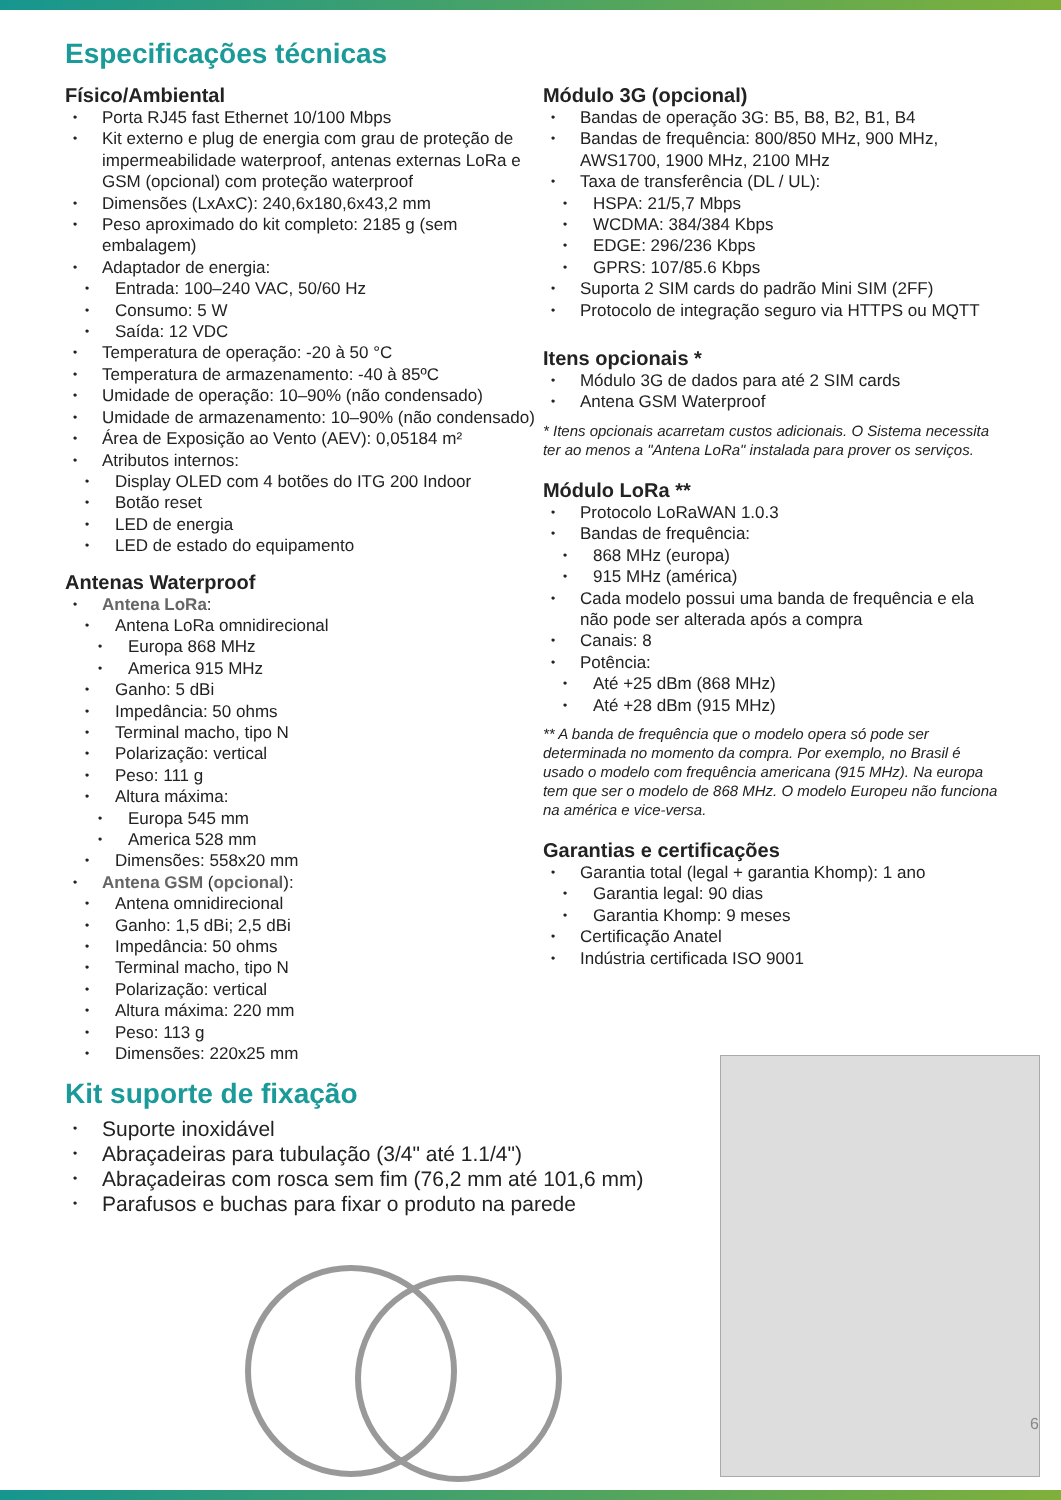Especificações técnicas
Físico/Ambiental
Porta RJ45 fast Ethernet 10/100 Mbps
Kit externo e plug de energia com grau de proteção de impermeabilidade waterproof, antenas externas LoRa e GSM (opcional) com proteção waterproof
Dimensões (LxAxC): 240,6x180,6x43,2 mm
Peso aproximado do kit completo: 2185 g (sem embalagem)
Adaptador de energia:
Entrada: 100–240 VAC, 50/60 Hz
Consumo: 5 W
Saída: 12 VDC
Temperatura de operação: -20 à 50 °C
Temperatura de armazenamento: -40 à 85ºC
Umidade de operação: 10–90% (não condensado)
Umidade de armazenamento: 10–90% (não condensado)
Área de Exposição ao Vento (AEV): 0,05184 m²
Atributos internos:
Display OLED com 4 botões do ITG 200 Indoor
Botão reset
LED de energia
LED de estado do equipamento
Antenas Waterproof
Antena LoRa:
Antena LoRa omnidirecional
Europa 868 MHz
America 915 MHz
Ganho: 5 dBi
Impedância: 50 ohms
Terminal macho, tipo N
Polarização: vertical
Peso: 111 g
Altura máxima:
Europa 545 mm
America 528 mm
Dimensões: 558x20 mm
Antena GSM (opcional):
Antena omnidirecional
Ganho: 1,5 dBi; 2,5 dBi
Impedância: 50 ohms
Terminal macho, tipo N
Polarização: vertical
Altura máxima: 220 mm
Peso: 113 g
Dimensões: 220x25 mm
Módulo 3G (opcional)
Bandas de operação 3G: B5, B8, B2, B1, B4
Bandas de frequência: 800/850 MHz, 900 MHz, AWS1700, 1900 MHz, 2100 MHz
Taxa de transferência (DL / UL):
HSPA: 21/5,7 Mbps
WCDMA: 384/384 Kbps
EDGE: 296/236 Kbps
GPRS: 107/85.6 Kbps
Suporta 2 SIM cards do padrão Mini SIM (2FF)
Protocolo de integração seguro via HTTPS ou MQTT
Itens opcionais *
Módulo 3G de dados para até 2 SIM cards
Antena GSM Waterproof
* Itens opcionais acarretam custos adicionais. O Sistema necessita ter ao menos a "Antena LoRa" instalada para prover os serviços.
Módulo LoRa **
Protocolo LoRaWAN 1.0.3
Bandas de frequência:
868 MHz (europa)
915 MHz (américa)
Cada modelo possui uma banda de frequência e ela não pode ser alterada após a compra
Canais: 8
Potência:
Até +25 dBm (868 MHz)
Até +28 dBm (915 MHz)
** A banda de frequência que o modelo opera só pode ser determinada no momento da compra. Por exemplo, no Brasil é usado o modelo com frequência americana (915 MHz). Na europa tem que ser o modelo de 868 MHz. O modelo Europeu não funciona na américa e vice-versa.
Garantias e certificações
Garantia total (legal + garantia Khomp): 1 ano
Garantia legal: 90 dias
Garantia Khomp: 9 meses
Certificação Anatel
Indústria certificada ISO 9001
Kit suporte de fixação
Suporte inoxidável
Abraçadeiras para tubulação (3/4" até 1.1/4")
Abraçadeiras com rosca sem fim (76,2 mm até 101,6 mm)
Parafusos e buchas para fixar o produto na parede
6